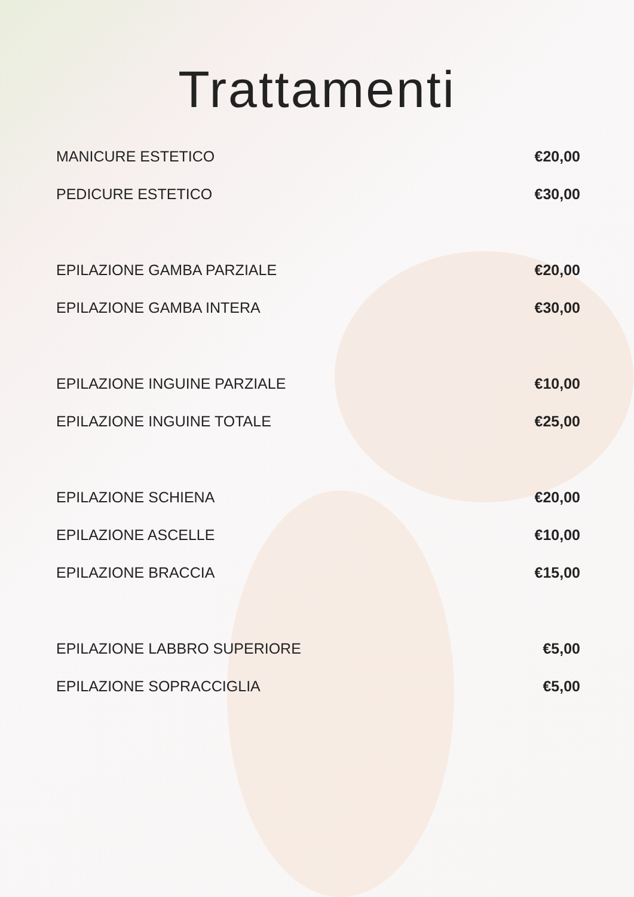Trattamenti
MANICURE ESTETICO €20,00
PEDICURE ESTETICO €30,00
EPILAZIONE GAMBA PARZIALE €20,00
EPILAZIONE GAMBA INTERA €30,00
EPILAZIONE INGUINE PARZIALE €10,00
EPILAZIONE INGUINE TOTALE €25,00
EPILAZIONE SCHIENA €20,00
EPILAZIONE ASCELLE €10,00
EPILAZIONE BRACCIA €15,00
EPILAZIONE LABBRO SUPERIORE €5,00
EPILAZIONE SOPRACCIGLIA €5,00